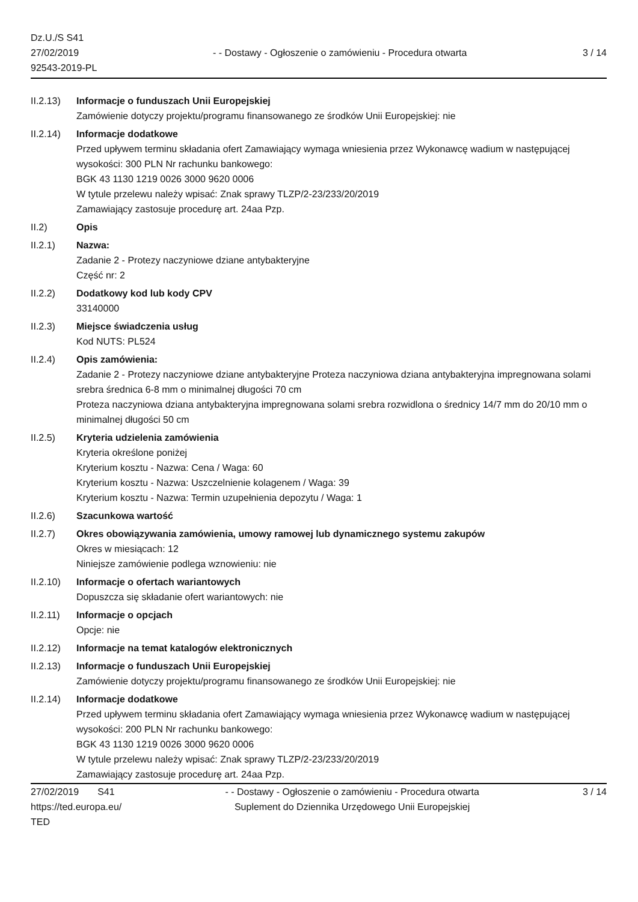Dz.U./S S41
27/02/2019
92543-2019-PL
- - Dostawy - Ogłoszenie o zamówieniu - Procedura otwarta
3 / 14
II.2.13)
Informacje o funduszach Unii Europejskiej
Zamówienie dotyczy projektu/programu finansowanego ze środków Unii Europejskiej: nie
II.2.14)
Informacje dodatkowe
Przed upływem terminu składania ofert Zamawiający wymaga wniesienia przez Wykonawcę wadium w następującej wysokości: 300 PLN Nr rachunku bankowego:
BGK 43 1130 1219 0026 3000 9620 0006
W tytule przelewu należy wpisać: Znak sprawy TLZP/2-23/233/20/2019
Zamawiający zastosuje procedurę art. 24aa Pzp.
II.2) Opis
II.2.1) Nazwa:
Zadanie 2 - Protezy naczyniowe dziane antybakteryjne
Część nr: 2
II.2.2) Dodatkowy kod lub kody CPV
33140000
II.2.3) Miejsce świadczenia usług
Kod NUTS: PL524
II.2.4) Opis zamówienia:
Zadanie 2 - Protezy naczyniowe dziane antybakteryjne Proteza naczyniowa dziana antybakteryjna impregnowana solami srebra średnica 6-8 mm o minimalnej długości 70 cm
Proteza naczyniowa dziana antybakteryjna impregnowana solami srebra rozwidlona o średnicy 14/7 mm do 20/10 mm o minimalnej długości 50 cm
II.2.5) Kryteria udzielenia zamówienia
Kryteria określone poniżej
Kryterium kosztu - Nazwa: Cena / Waga: 60
Kryterium kosztu - Nazwa: Uszczelnienie kolagenem / Waga: 39
Kryterium kosztu - Nazwa: Termin uzupełnienia depozytu / Waga: 1
II.2.6) Szacunkowa wartość
II.2.7) Okres obowiązywania zamówienia, umowy ramowej lub dynamicznego systemu zakupów
Okres w miesiącach: 12
Niniejsze zamówienie podlega wznowieniu: nie
II.2.10)
Informacje o ofertach wariantowych
Dopuszcza się składanie ofert wariantowych: nie
II.2.11)
Informacje o opcjach
Opcje: nie
II.2.12)
Informacje na temat katalogów elektronicznych
II.2.13)
Informacje o funduszach Unii Europejskiej
Zamówienie dotyczy projektu/programu finansowanego ze środków Unii Europejskiej: nie
II.2.14)
Informacje dodatkowe
Przed upływem terminu składania ofert Zamawiający wymaga wniesienia przez Wykonawcę wadium w następującej wysokości: 200 PLN Nr rachunku bankowego:
BGK 43 1130 1219 0026 3000 9620 0006
W tytule przelewu należy wpisać: Znak sprawy TLZP/2-23/233/20/2019
Zamawiający zastosuje procedurę art. 24aa Pzp.
27/02/2019 S41
https://ted.europa.eu/
TED
- - Dostawy - Ogłoszenie o zamówieniu - Procedura otwarta
Suplement do Dziennika Urzędowego Unii Europejskiej
3 / 14